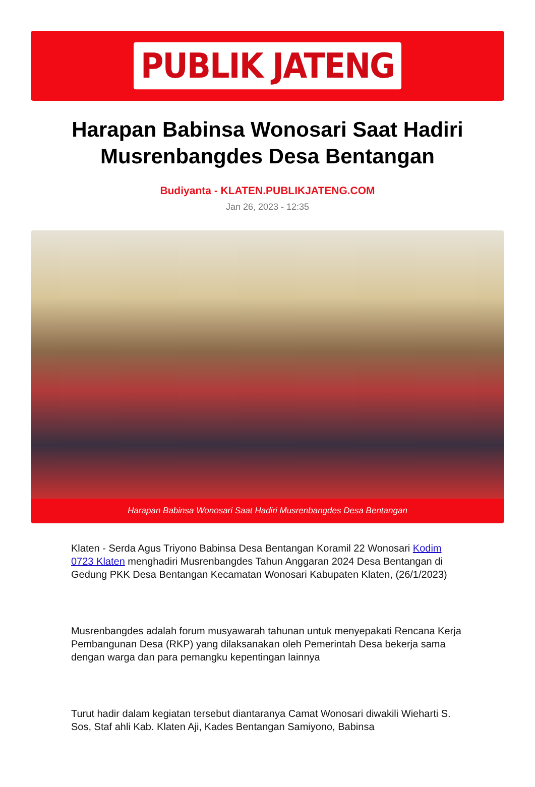PUBLIK JATENG
Harapan Babinsa Wonosari Saat Hadiri Musrenbangdes Desa Bentangan
Budiyanta - KLATEN.PUBLIKJATENG.COM
Jan 26, 2023 - 12:35
Harapan Babinsa Wonosari Saat Hadiri Musrenbangdes Desa Bentangan
Klaten - Serda Agus Triyono Babinsa Desa Bentangan Koramil 22 Wonosari Kodim 0723 Klaten menghadiri Musrenbangdes Tahun Anggaran 2024 Desa Bentangan di Gedung PKK Desa Bentangan Kecamatan Wonosari Kabupaten Klaten, (26/1/2023)
Musrenbangdes adalah forum musyawarah tahunan untuk menyepakati Rencana Kerja Pembangunan Desa (RKP) yang dilaksanakan oleh Pemerintah Desa bekerja sama dengan warga dan para pemangku kepentingan lainnya
Turut hadir dalam kegiatan tersebut diantaranya Camat Wonosari diwakili Wieharti S. Sos, Staf ahli Kab. Klaten Aji, Kades Bentangan Samiyono, Babinsa